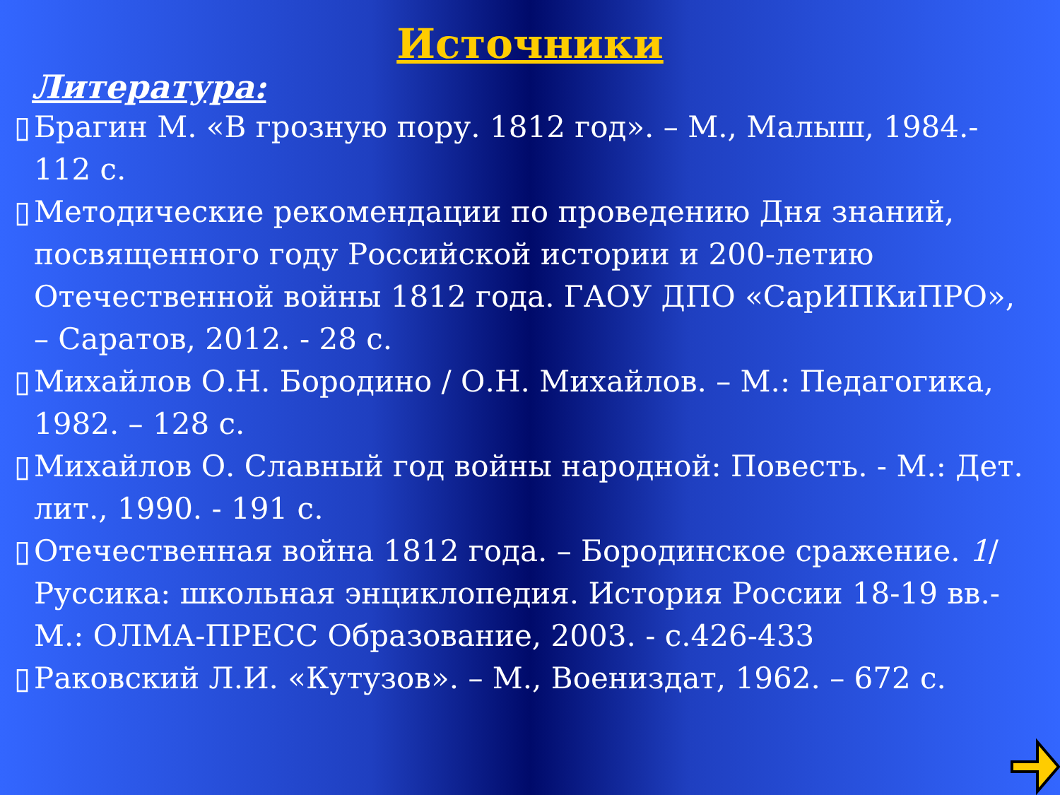Источники
Литература:
▯ Брагин М. «В грозную пору. 1812 год». – М., Малыш, 1984.- 112 с.
▯ Методические рекомендации по проведению Дня знаний, посвященного году Российской истории и 200-летию Отечественной войны 1812 года. ГАОУ ДПО «СарИПКиПРО», – Саратов, 2012. - 28 с.
▯ Михайлов О.Н. Бородино / О.Н. Михайлов. – М.: Педагогика, 1982. – 128 с.
▯ Михайлов О. Славный год войны народной: Повесть. - М.: Дет. лит., 1990. - 191 с.
▯ Отечественная война 1812 года. – Бородинское сражение. 1/ Руссика: школьная энциклопедия. История России 18-19 вв.- М.: ОЛМА-ПРЕСС Образование, 2003. - с.426-433
▯ Раковский Л.И. «Кутузов». – М., Воениздат, 1962. – 672 с.